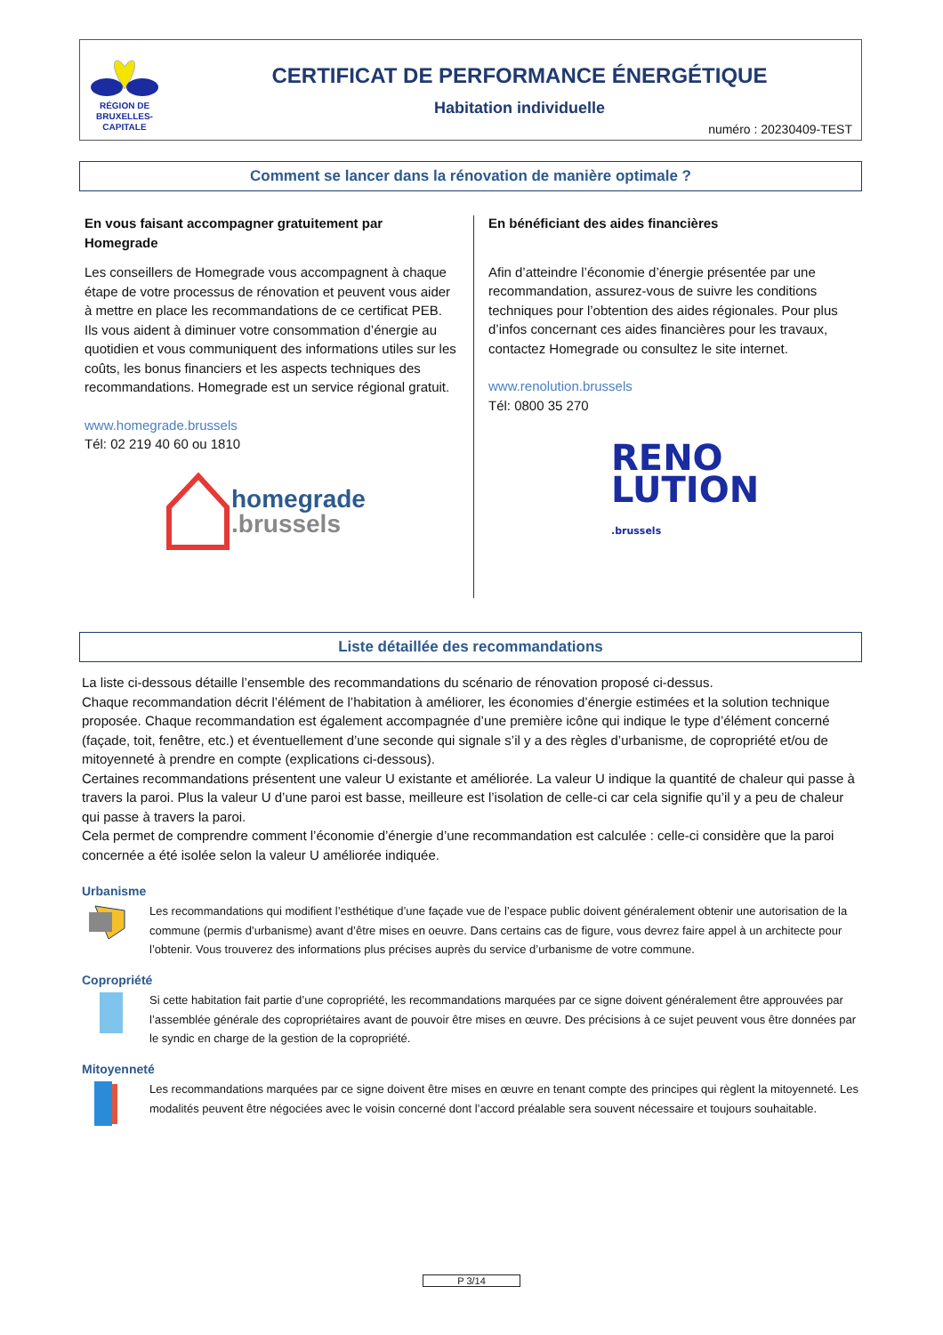RÉGION DE BRUXELLES-CAPITALE
CERTIFICAT DE PERFORMANCE ÉNERGÉTIQUE
Habitation individuelle
numéro : 20230409-TEST
Comment se lancer dans la rénovation de manière optimale ?
En vous faisant accompagner gratuitement par Homegrade
Les conseillers de Homegrade vous accompagnent à chaque étape de votre processus de rénovation et peuvent vous aider à mettre en place les recommandations de ce certificat PEB.
Ils vous aident à diminuer votre consommation d’énergie au quotidien et vous communiquent des informations utiles sur les coûts, les bonus financiers et les aspects techniques des recommandations. Homegrade est un service régional gratuit.
www.homegrade.brussels
Tél: 02 219 40 60 ou 1810
homegrade
.brussels
En bénéficiant des aides financières
Afin d’atteindre l’économie d’énergie présentée par une recommandation, assurez-vous de suivre les conditions techniques pour l’obtention des aides régionales. Pour plus d’infos concernant ces aides financières pour les travaux, contactez Homegrade ou consultez le site internet.
www.renolution.brussels
Tél: 0800 35 270
RENO
LUTION
.brussels
Liste détaillée des recommandations
La liste ci-dessous détaille l’ensemble des recommandations du scénario de rénovation proposé ci-dessus.
Chaque recommandation décrit l’élément de l’habitation à améliorer, les économies d’énergie estimées et la solution technique proposée. Chaque recommandation est également accompagnée d’une première icône qui indique le type d’élément concerné (façade, toit, fenêtre, etc.) et éventuellement d’une seconde qui signale s’il y a des règles d’urbanisme, de copropriété et/ou de mitoyenneté à prendre en compte (explications ci-dessous).
Certaines recommandations présentent une valeur U existante et améliorée. La valeur U indique la quantité de chaleur qui passe à travers la paroi. Plus la valeur U d’une paroi est basse, meilleure est l’isolation de celle-ci car cela signifie qu’il y a peu de chaleur qui passe à travers la paroi.
Cela permet de comprendre comment l’économie d’énergie d’une recommandation est calculée : celle-ci considère que la paroi concernée a été isolée selon la valeur U améliorée indiquée.
Urbanisme
Les recommandations qui modifient l’esthétique d’une façade vue de l’espace public doivent généralement obtenir une autorisation de la commune (permis d’urbanisme) avant d’être mises en oeuvre. Dans certains cas de figure, vous devrez faire appel à un architecte pour l’obtenir. Vous trouverez des informations plus précises auprès du service d’urbanisme de votre commune.
Copropriété
Si cette habitation fait partie d’une copropriété, les recommandations marquées par ce signe doivent généralement être approuvées par l’assemblée générale des copropriétaires avant de pouvoir être mises en œuvre. Des précisions à ce sujet peuvent vous être données par le syndic en charge de la gestion de la copropriété.
Mitoyenneté
Les recommandations marquées par ce signe doivent être mises en œuvre en tenant compte des principes qui règlent la mitoyenneté. Les modalités peuvent être négociées avec le voisin concerné dont l’accord préalable sera souvent nécessaire et toujours souhaitable.
P 3/14